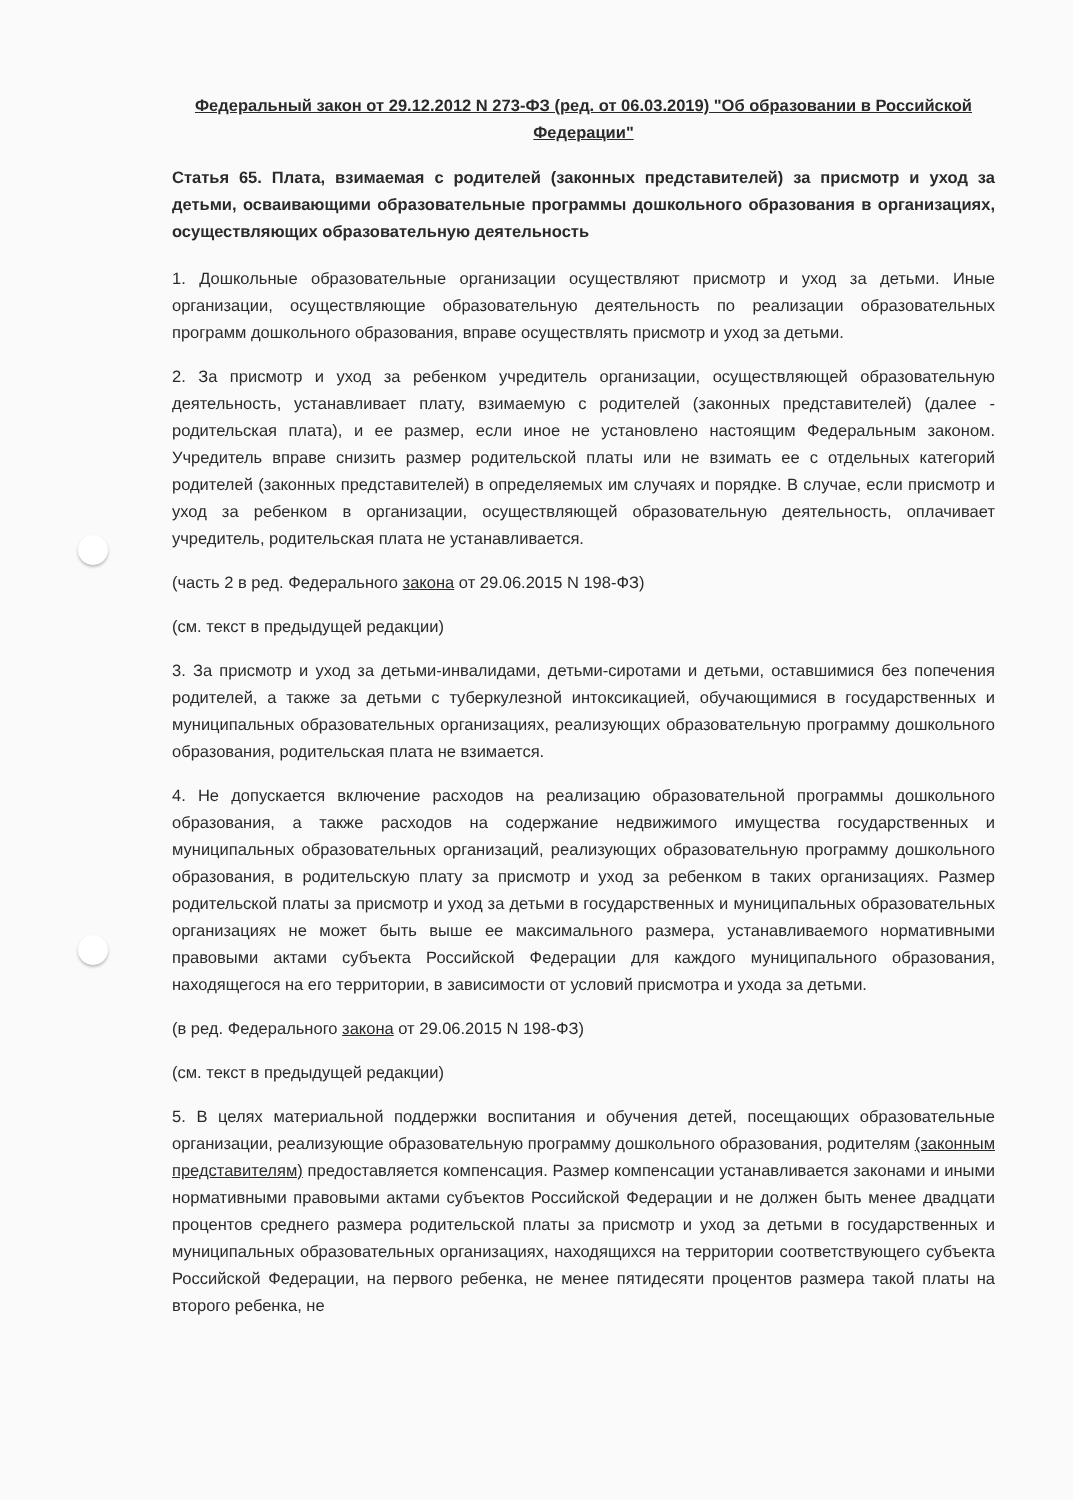Федеральный закон от 29.12.2012 N 273-ФЗ (ред. от 06.03.2019) "Об образовании в Российской Федерации"
Статья 65. Плата, взимаемая с родителей (законных представителей) за присмотр и уход за детьми, осваивающими образовательные программы дошкольного образования в организациях, осуществляющих образовательную деятельность
1. Дошкольные образовательные организации осуществляют присмотр и уход за детьми. Иные организации, осуществляющие образовательную деятельность по реализации образовательных программ дошкольного образования, вправе осуществлять присмотр и уход за детьми.
2. За присмотр и уход за ребенком учредитель организации, осуществляющей образовательную деятельность, устанавливает плату, взимаемую с родителей (законных представителей) (далее - родительская плата), и ее размер, если иное не установлено настоящим Федеральным законом. Учредитель вправе снизить размер родительской платы или не взимать ее с отдельных категорий родителей (законных представителей) в определяемых им случаях и порядке. В случае, если присмотр и уход за ребенком в организации, осуществляющей образовательную деятельность, оплачивает учредитель, родительская плата не устанавливается.
(часть 2 в ред. Федерального закона от 29.06.2015 N 198-ФЗ)
(см. текст в предыдущей редакции)
3. За присмотр и уход за детьми-инвалидами, детьми-сиротами и детьми, оставшимися без попечения родителей, а также за детьми с туберкулезной интоксикацией, обучающимися в государственных и муниципальных образовательных организациях, реализующих образовательную программу дошкольного образования, родительская плата не взимается.
4. Не допускается включение расходов на реализацию образовательной программы дошкольного образования, а также расходов на содержание недвижимого имущества государственных и муниципальных образовательных организаций, реализующих образовательную программу дошкольного образования, в родительскую плату за присмотр и уход за ребенком в таких организациях. Размер родительской платы за присмотр и уход за детьми в государственных и муниципальных образовательных организациях не может быть выше ее максимального размера, устанавливаемого нормативными правовыми актами субъекта Российской Федерации для каждого муниципального образования, находящегося на его территории, в зависимости от условий присмотра и ухода за детьми.
(в ред. Федерального закона от 29.06.2015 N 198-ФЗ)
(см. текст в предыдущей редакции)
5. В целях материальной поддержки воспитания и обучения детей, посещающих образовательные организации, реализующие образовательную программу дошкольного образования, родителям (законным представителям) предоставляется компенсация. Размер компенсации устанавливается законами и иными нормативными правовыми актами субъектов Российской Федерации и не должен быть менее двадцати процентов среднего размера родительской платы за присмотр и уход за детьми в государственных и муниципальных образовательных организациях, находящихся на территории соответствующего субъекта Российской Федерации, на первого ребенка, не менее пятидесяти процентов размера такой платы на второго ребенка, не